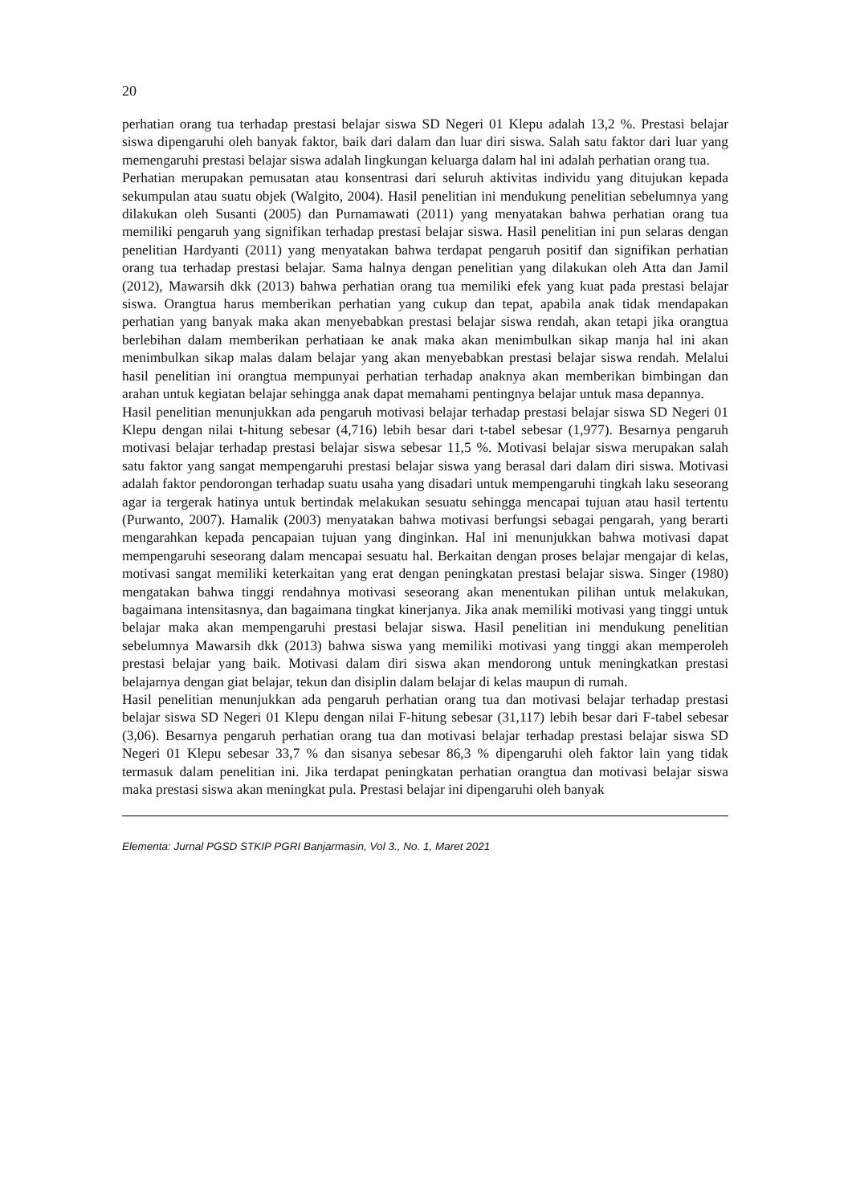20
perhatian orang tua terhadap prestasi belajar siswa SD Negeri 01 Klepu adalah 13,2 %. Prestasi belajar siswa dipengaruhi oleh banyak faktor, baik dari dalam dan luar diri siswa. Salah satu faktor dari luar yang memengaruhi prestasi belajar siswa adalah lingkungan keluarga dalam hal ini adalah perhatian orang tua.
Perhatian merupakan pemusatan atau konsentrasi dari seluruh aktivitas individu yang ditujukan kepada sekumpulan atau suatu objek (Walgito, 2004). Hasil penelitian ini mendukung penelitian sebelumnya yang dilakukan oleh Susanti (2005) dan Purnamawati (2011) yang menyatakan bahwa perhatian orang tua memiliki pengaruh yang signifikan terhadap prestasi belajar siswa. Hasil penelitian ini pun selaras dengan penelitian Hardyanti (2011) yang menyatakan bahwa terdapat pengaruh positif dan signifikan perhatian orang tua terhadap prestasi belajar. Sama halnya dengan penelitian yang dilakukan oleh Atta dan Jamil (2012), Mawarsih dkk (2013) bahwa perhatian orang tua memiliki efek yang kuat pada prestasi belajar siswa. Orangtua harus memberikan perhatian yang cukup dan tepat, apabila anak tidak mendapakan perhatian yang banyak maka akan menyebabkan prestasi belajar siswa rendah, akan tetapi jika orangtua berlebihan dalam memberikan perhatiaan ke anak maka akan menimbulkan sikap manja hal ini akan menimbulkan sikap malas dalam belajar yang akan menyebabkan prestasi belajar siswa rendah. Melalui hasil penelitian ini orangtua mempunyai perhatian terhadap anaknya akan memberikan bimbingan dan arahan untuk kegiatan belajar sehingga anak dapat memahami pentingnya belajar untuk masa depannya.
Hasil penelitian menunjukkan ada pengaruh motivasi belajar terhadap prestasi belajar siswa SD Negeri 01 Klepu dengan nilai t-hitung sebesar (4,716) lebih besar dari t-tabel sebesar (1,977). Besarnya pengaruh motivasi belajar terhadap prestasi belajar siswa sebesar 11,5 %. Motivasi belajar siswa merupakan salah satu faktor yang sangat mempengaruhi prestasi belajar siswa yang berasal dari dalam diri siswa. Motivasi adalah faktor pendorongan terhadap suatu usaha yang disadari untuk mempengaruhi tingkah laku seseorang agar ia tergerak hatinya untuk bertindak melakukan sesuatu sehingga mencapai tujuan atau hasil tertentu (Purwanto, 2007). Hamalik (2003) menyatakan bahwa motivasi berfungsi sebagai pengarah, yang berarti mengarahkan kepada pencapaian tujuan yang dinginkan. Hal ini menunjukkan bahwa motivasi dapat mempengaruhi seseorang dalam mencapai sesuatu hal. Berkaitan dengan proses belajar mengajar di kelas, motivasi sangat memiliki keterkaitan yang erat dengan peningkatan prestasi belajar siswa. Singer (1980) mengatakan bahwa tinggi rendahnya motivasi seseorang akan menentukan pilihan untuk melakukan, bagaimana intensitasnya, dan bagaimana tingkat kinerjanya. Jika anak memiliki motivasi yang tinggi untuk belajar maka akan mempengaruhi prestasi belajar siswa. Hasil penelitian ini mendukung penelitian sebelumnya Mawarsih dkk (2013) bahwa siswa yang memiliki motivasi yang tinggi akan memperoleh prestasi belajar yang baik. Motivasi dalam diri siswa akan mendorong untuk meningkatkan prestasi belajarnya dengan giat belajar, tekun dan disiplin dalam belajar di kelas maupun di rumah.
Hasil penelitian menunjukkan ada pengaruh perhatian orang tua dan motivasi belajar terhadap prestasi belajar siswa SD Negeri 01 Klepu dengan nilai F-hitung sebesar (31,117) lebih besar dari F-tabel sebesar (3,06). Besarnya pengaruh perhatian orang tua dan motivasi belajar terhadap prestasi belajar siswa SD Negeri 01 Klepu sebesar 33,7 % dan sisanya sebesar 86,3 % dipengaruhi oleh faktor lain yang tidak termasuk dalam penelitian ini. Jika terdapat peningkatan perhatian orangtua dan motivasi belajar siswa maka prestasi siswa akan meningkat pula. Prestasi belajar ini dipengaruhi oleh banyak
Elementa: Jurnal PGSD STKIP PGRI Banjarmasin, Vol 3., No. 1, Maret 2021